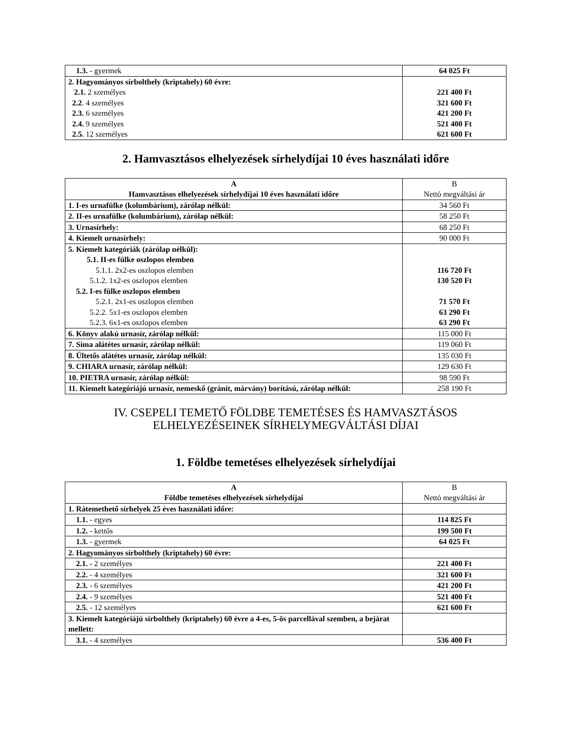| 1.3. - gyermek | 64 025 Ft |
| 2. Hagyományos sírbolthely (kriptahely) 60 évre: 2.1. 2 személyes 2.2 . 4 személyes 2.3. 6 személyes 2.4. 9 személyes 2.5. 12 személyes | 221 400 Ft 321 600 Ft 421 200 Ft 521 400 Ft 621 600 Ft |
2. Hamvasztásos elhelyezések sírhelydíjai 10 éves használati időre
| A Hamvasztásos elhelyezések sírhelydíjai 10 éves használati időre | B Nettó megváltási ár |
| --- | --- |
| 1. I-es urnafülke (kolumbárium), zárólap nélkül: | 34 560 Ft |
| 2. II-es urnafülke (kolumbárium), zárólap nélkül: | 58 250 Ft |
| 3. Urnasírhely: | 68 250 Ft |
| 4. Kiemelt urnasírhely: | 90 000 Ft |
| 5. Kiemelt kategóriák (zárólap nélkül): 5.1. II-es fülke oszlopos elemben 5.1.1. 2x2-es oszlopos elemben 5.1.2. 1x2-es oszlopos elemben 5.2. I-es fülke oszlopos elemben 5.2.1. 2x1-es oszlopos elemben 5.2.2. 5x1-es oszlopos elemben 5.2.3. 6x1-es oszlopos elemben | 116 720 Ft 130 520 Ft 71 570 Ft 63 290 Ft 63 290 Ft |
| 6. Könyv alakú urnasír, zárólap nélkül: | 115 000 Ft |
| 7. Sima alátétes urnasír, zárólap nélkül: | 119 060 Ft |
| 8. Ültetős alátétes urnasír, zárólap nélkül: | 135 030 Ft |
| 9. CHIARA urnasír, zárólap nélkül: | 129 630 Ft |
| 10. PIETRA urnasír, zárólap nélkül: | 98 590 Ft |
| 11. Kiemelt kategóriájú urnasír, nemeskő (gránit, márvány) borítású, zárólap nélkül: | 258 190 Ft |
IV. CSEPELI TEMETŐ FÖLDBE TEMETÉSES ÉS HAMVASZTÁSOS
ELHELYEZÉSEINEK SÍRHELYMEGVÁLTÁSI DÍJAI
1. Földbe temetéses elhelyezések sírhelydíjai
| A Földbe temetéses elhelyezések sírhelydíjai | B Nettó megváltási ár |
| --- | --- |
| 1. Rátemethető sírhelyek 25 éves használati időre: | |
| 1.1. - egyes | 114 825 Ft |
| 1.2. - kettős | 199 500 Ft |
| 1.3. - gyermek | 64 025 Ft |
| 2. Hagyományos sírbolthely (kriptahely) 60 évre: | |
| 2.1. - 2 személyes | 221 400 Ft |
| 2.2. - 4 személyes | 321 600 Ft |
| 2.3. - 6 személyes | 421 200 Ft |
| 2.4. - 9 személyes | 521 400 Ft |
| 2.5. - 12 személyes | 621 600 Ft |
| 3. Kiemelt kategóriájú sírbolthely (kriptahely) 60 évre a 4-es, 5-ös parcellával szemben, a bejárat mellett: | |
| 3.1. - 4 személyes | 536 400 Ft |